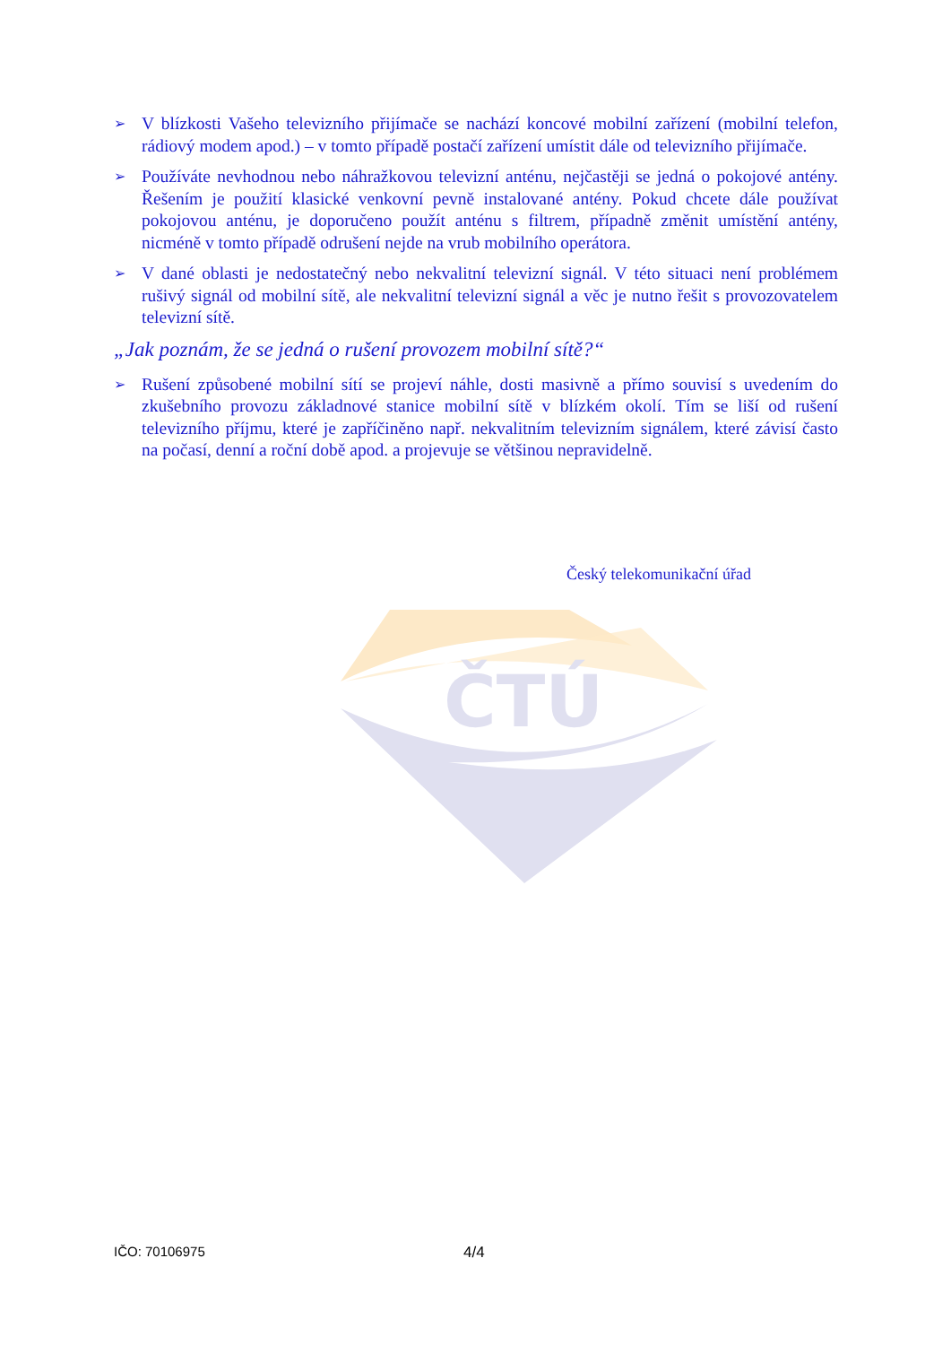ČTÚ
➢ V blízkosti Vašeho televizního přijímače se nachází koncové mobilní zařízení (mobilní telefon, rádiový modem apod.) – v tomto případě postačí zařízení umístit dále od televizního přijímače.
➢ Používáte nevhodnou nebo náhražkovou televizní anténu, nejčastěji se jedná o pokojové antény. Řešením je použití klasické venkovní pevně instalované antény. Pokud chcete dále používat pokojovou anténu, je doporučeno použít anténu s filtrem, případně změnit umístění antény, nicméně v tomto případě odrušení nejde na vrub mobilního operátora.
➢ V dané oblasti je nedostatečný nebo nekvalitní televizní signál. V této situaci není problémem rušivý signál od mobilní sítě, ale nekvalitní televizní signál a věc je nutno řešit s provozovatelem televizní sítě.
„Jak poznám, že se jedná o rušení provozem mobilní sítě?“
➢ Rušení způsobené mobilní sítí se projeví náhle, dosti masivně a přímo souvisí s uvedením do zkušebního provozu základnové stanice mobilní sítě v blízkém okolí. Tím se liší od rušení televizního příjmu, které je zapříčiněno např. nekvalitním televizním signálem, které závisí často na počasí, denní a roční době apod. a projevuje se většinou nepravidelně.
Český telekomunikační úřad
IČO: 70106975 4/4